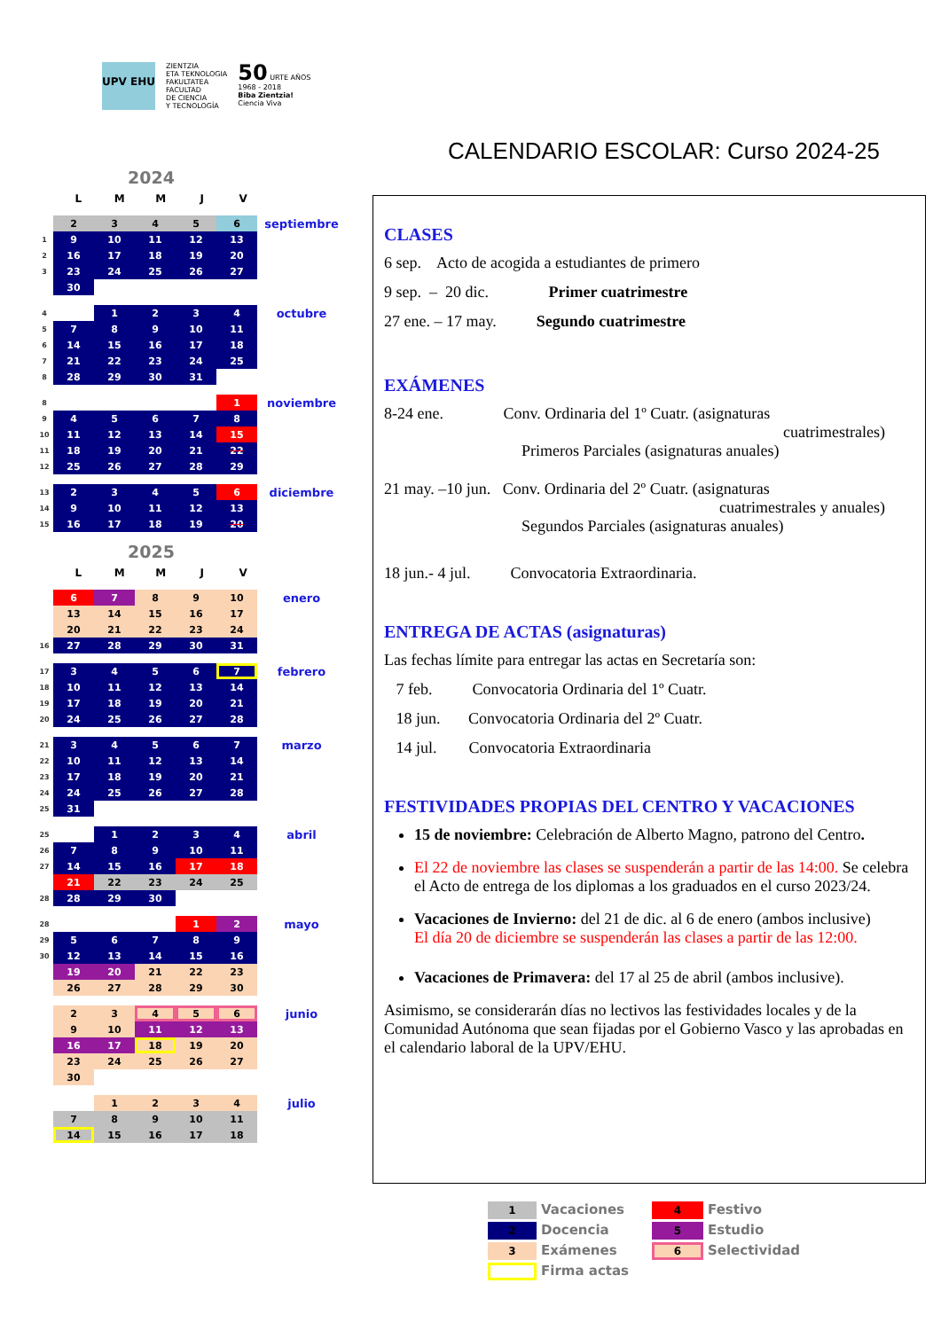UPV EHU
ZIENTZIA
ETA TEKNOLOGIA
FAKULTATEA
FACULTAD
DE CIENCIA
Y TECNOLOGÍA
50 URTE AÑOS
1968 - 2018
Biba Zientzia!
Ciencia Viva
CALENDARIO ESCOLAR: Curso 2024-25
2024
LMMJV
| | 2 | 3 | 4 | 5 | 6 |
| 1 | 9 | 10 | 11 | 12 | 13 |
| 2 | 16 | 17 | 18 | 19 | 20 |
| 3 | 23 | 24 | 25 | 26 | 27 |
| | 30 | | | | |
septiembre
| 4 | | 1 | 2 | 3 | 4 |
| 5 | 7 | 8 | 9 | 10 | 11 |
| 6 | 14 | 15 | 16 | 17 | 18 |
| 7 | 21 | 22 | 23 | 24 | 25 |
| 8 | 28 | 29 | 30 | 31 | |
octubre
| 8 | | | | | 1 |
| 9 | 4 | 5 | 6 | 7 | 8 |
| 10 | 11 | 12 | 13 | 14 | 15 |
| 11 | 18 | 19 | 20 | 21 | 22 |
| 12 | 25 | 26 | 27 | 28 | 29 |
noviembre
| 13 | 2 | 3 | 4 | 5 | 6 |
| 14 | 9 | 10 | 11 | 12 | 13 |
| 15 | 16 | 17 | 18 | 19 | 20 |
diciembre
2025
LMMJV
| | 6 | 7 | 8 | 9 | 10 |
| | 13 | 14 | 15 | 16 | 17 |
| | 20 | 21 | 22 | 23 | 24 |
| 16 | 27 | 28 | 29 | 30 | 31 |
enero
| 17 | 3 | 4 | 5 | 6 | 7 |
| 18 | 10 | 11 | 12 | 13 | 14 |
| 19 | 17 | 18 | 19 | 20 | 21 |
| 20 | 24 | 25 | 26 | 27 | 28 |
febrero
| 21 | 3 | 4 | 5 | 6 | 7 |
| 22 | 10 | 11 | 12 | 13 | 14 |
| 23 | 17 | 18 | 19 | 20 | 21 |
| 24 | 24 | 25 | 26 | 27 | 28 |
| 25 | 31 | | | | |
marzo
| 25 | | 1 | 2 | 3 | 4 |
| 26 | 7 | 8 | 9 | 10 | 11 |
| 27 | 14 | 15 | 16 | 17 | 18 |
| | 21 | 22 | 23 | 24 | 25 |
| 28 | 28 | 29 | 30 | | |
abril
| 28 | | | | 1 | 2 |
| 29 | 5 | 6 | 7 | 8 | 9 |
| 30 | 12 | 13 | 14 | 15 | 16 |
| | 19 | 20 | 21 | 22 | 23 |
| | 26 | 27 | 28 | 29 | 30 |
mayo
| | 2 | 3 | 4 | 5 | 6 |
| | 9 | 10 | 11 | 12 | 13 |
| | 16 | 17 | 18 | 19 | 20 |
| | 23 | 24 | 25 | 26 | 27 |
| | 30 | | | | |
junio
| | | 1 | 2 | 3 | 4 |
| | 7 | 8 | 9 | 10 | 11 |
| | 14 | 15 | 16 | 17 | 18 |
julio
CLASES
6 sep. Acto de acogida a estudiantes de primero
9 sep. – 20 dic. Primer cuatrimestre
27 ene. – 17 may. Segundo cuatrimestre
EXÁMENES
8-24 ene. Conv. Ordinaria del 1º Cuatr. (asignaturas
cuatrimestrales)
Primeros Parciales (asignaturas anuales)
21 may. –10 jun. Conv. Ordinaria del 2º Cuatr. (asignaturas
cuatrimestrales y anuales)
Segundos Parciales (asignaturas anuales)
18 jun.- 4 jul. Convocatoria Extraordinaria.
ENTREGA DE ACTAS (asignaturas)
Las fechas límite para entregar las actas en Secretaría son:
7 feb. Convocatoria Ordinaria del 1º Cuatr.
18 jun. Convocatoria Ordinaria del 2º Cuatr.
14 jul. Convocatoria Extraordinaria
FESTIVIDADES PROPIAS DEL CENTRO Y VACACIONES
15 de noviembre: Celebración de Alberto Magno, patrono del Centro.
El 22 de noviembre las clases se suspenderán a partir de las 14:00. Se celebra el Acto de entrega de los diplomas a los graduados en el curso 2023/24.
Vacaciones de Invierno: del 21 de dic. al 6 de enero (ambos inclusive)
El día 20 de diciembre se suspenderán las clases a partir de las 12:00.
Vacaciones de Primavera: del 17 al 25 de abril (ambos inclusive).
Asimismo, se considerarán días no lectivos las festividades locales y de la Comunidad Autónoma que sean fijadas por el Gobierno Vasco y las aprobadas en el calendario laboral de la UPV/EHU.
1
Vacaciones
4
Festivo
2
Docencia
5
Estudio
3
Exámenes
6
Selectividad
Firma actas